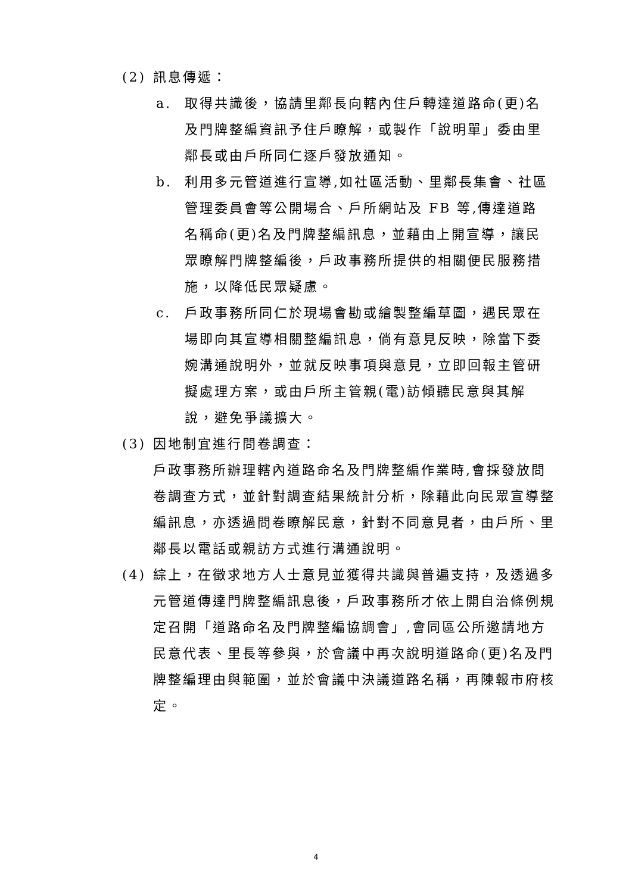(2) 訊息傳遞：
a. 取得共識後，協請里鄰長向轄內住戶轉達道路命(更)名及門牌整編資訊予住戶瞭解，或製作「說明單」委由里鄰長或由戶所同仁逐戶發放通知。
b. 利用多元管道進行宣導,如社區活動、里鄰長集會、社區管理委員會等公開場合、戶所網站及 FB 等,傳達道路名稱命(更)名及門牌整編訊息，並藉由上開宣導，讓民眾瞭解門牌整編後，戶政事務所提供的相關便民服務措施，以降低民眾疑慮。
c. 戶政事務所同仁於現場會勘或繪製整編草圖，遇民眾在場即向其宣導相關整編訊息，倘有意見反映，除當下委婉溝通說明外，並就反映事項與意見，立即回報主管研擬處理方案，或由戶所主管親(電)訪傾聽民意與其解說，避免爭議擴大。
(3) 因地制宜進行問卷調查：
戶政事務所辦理轄內道路命名及門牌整編作業時,會採發放問卷調查方式，並針對調查結果統計分析，除藉此向民眾宣導整編訊息，亦透過問卷瞭解民意，針對不同意見者，由戶所、里鄰長以電話或親訪方式進行溝通說明。
(4) 綜上，在徵求地方人士意見並獲得共識與普遍支持，及透過多元管道傳達門牌整編訊息後，戶政事務所才依上開自治條例規定召開「道路命名及門牌整編協調會」,會同區公所邀請地方民意代表、里長等參與，於會議中再次說明道路命(更)名及門牌整編理由與範圍，並於會議中決議道路名稱，再陳報市府核定。
4